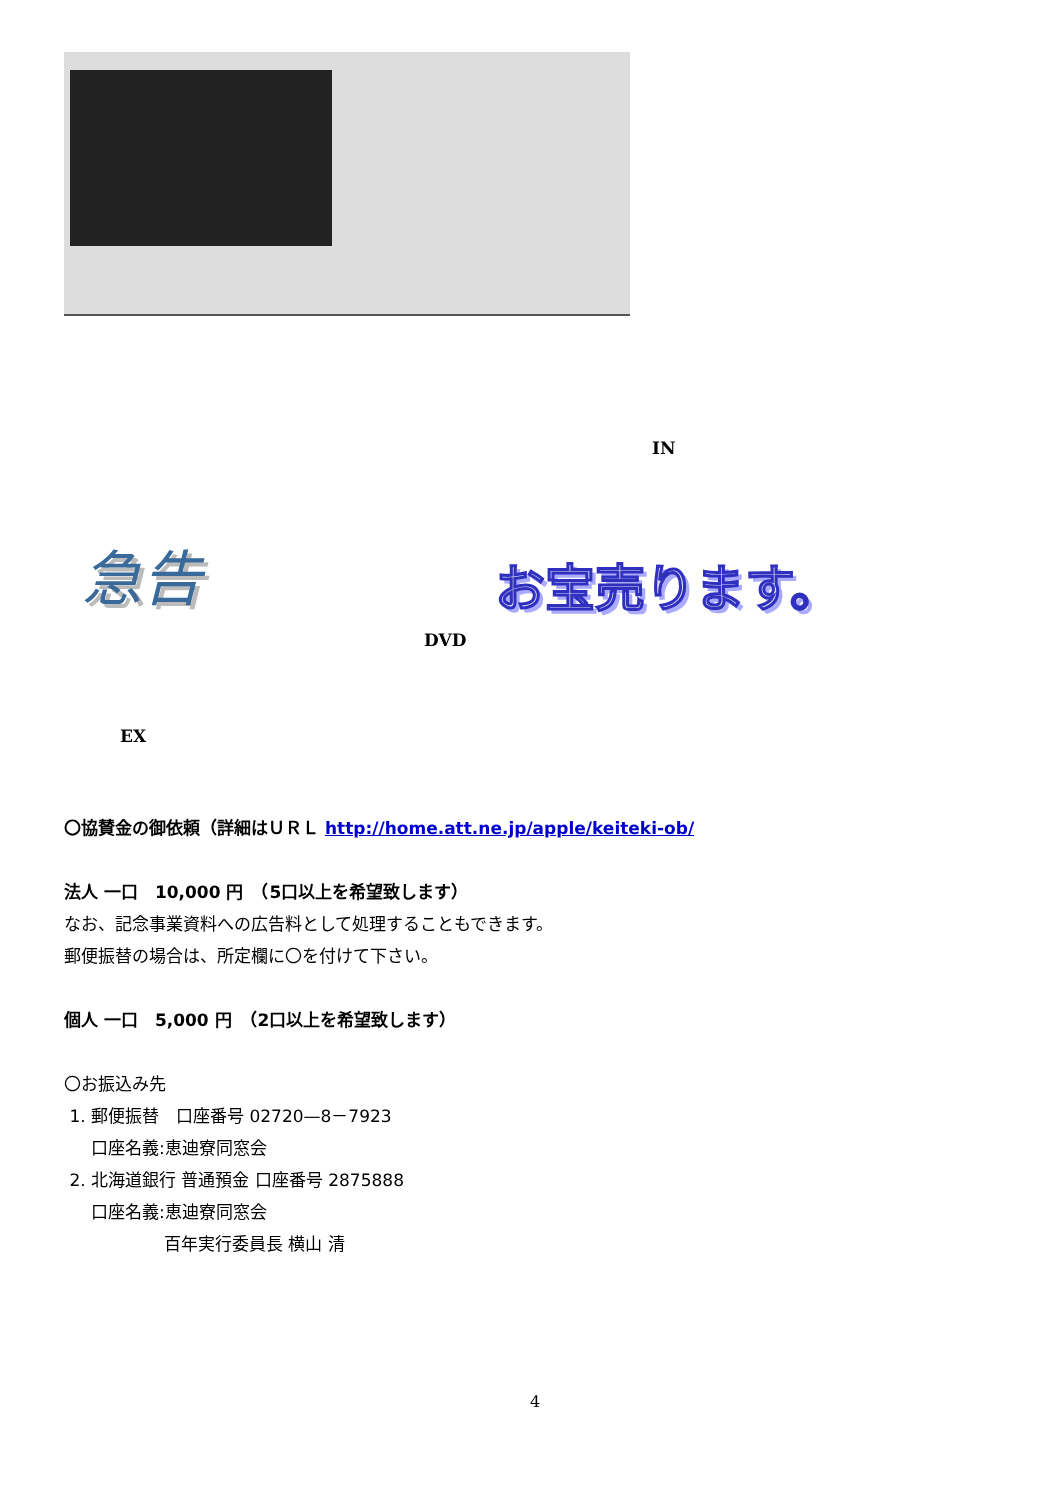IN
急告 お宝売ります。
DVD
EX
〇協賛金の御依頼（詳細はＵＲＬ http://home.att.ne.jp/apple/keiteki-ob/
法人 一口　10,000 円　（5口以上を希望致します）
なお、記念事業資料への広告料として処理することもできます。
郵便振替の場合は、所定欄に〇を付けて下さい。
個人 一口　5,000 円　（2口以上を希望致します）
〇お振込み先
1. 郵便振替　口座番号 02720—8－7923
口座名義:恵迪寮同窓会
2. 北海道銀行 普通預金 口座番号 2875888
口座名義:恵迪寮同窓会
百年実行委員長 横山 清
4